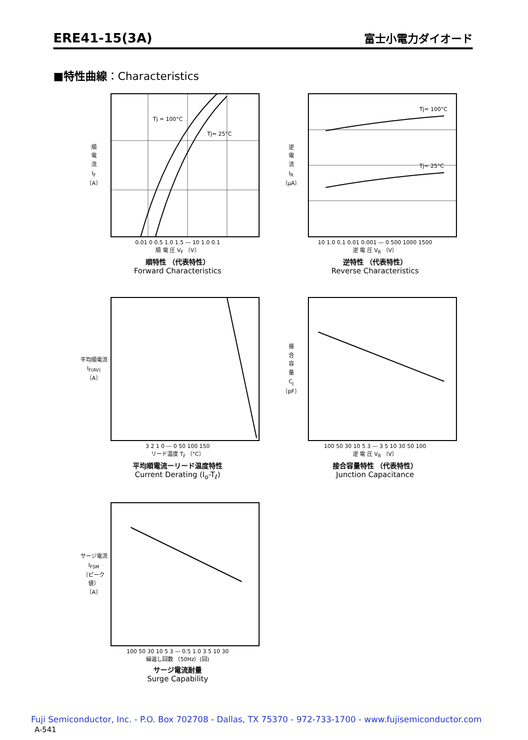ERE41-15(3A)
富士小電力ダイオード
■特性曲線：Characteristics
順
電
流
I<sub>F</sub>
〔A〕
Tj = 100°C
Tj= 25°C
0.01 0 0.5 1.0 1.5 — 10 1.0 0.1
順 電 圧 V<sub>F</sub> 〔V〕
順特性 （代表特性）
Forward Characteristics
逆
電
流
I<sub>R</sub>
〔μA〕
Tj= 100°C
Tj= 25°C
10 1.0 0.1 0.01 0.001 — 0 500 1000 1500
逆 電 圧 V<sub>R</sub> 〔V〕
逆特性 （代表特性）
Reverse Characteristics
平均順電流
I<sub>F(AV)</sub>
〔A〕
3 2 1 0 — 0 50 100 150
リード温度 T<sub>ℓ</sub> 〔°C〕
平均順電流ーリード温度特性
Current Derating (I<sub>o</sub>-T<sub>ℓ</sub>)
接
合
容
量
C<sub>j</sub>
〔pF〕
100 50 30 10 5 3 — 3 5 10 30 50 100
逆 電 圧 V<sub>R</sub> 〔V〕
接合容量特性 （代表特性）
Junction Capacitance
サージ電流
I<sub>FSM</sub>
〔ピーク値〕
〔A〕
100 50 30 10 5 3 — 0.5 1.0 3 5 10 30
繰返し回数 （50Hz）(回)
サージ電流耐量
Surge Capability
Fuji Semiconductor, Inc. - P.O. Box 702708 - Dallas, TX 75370 - 972-733-1700 - www.fujisemiconductor.com
A-541